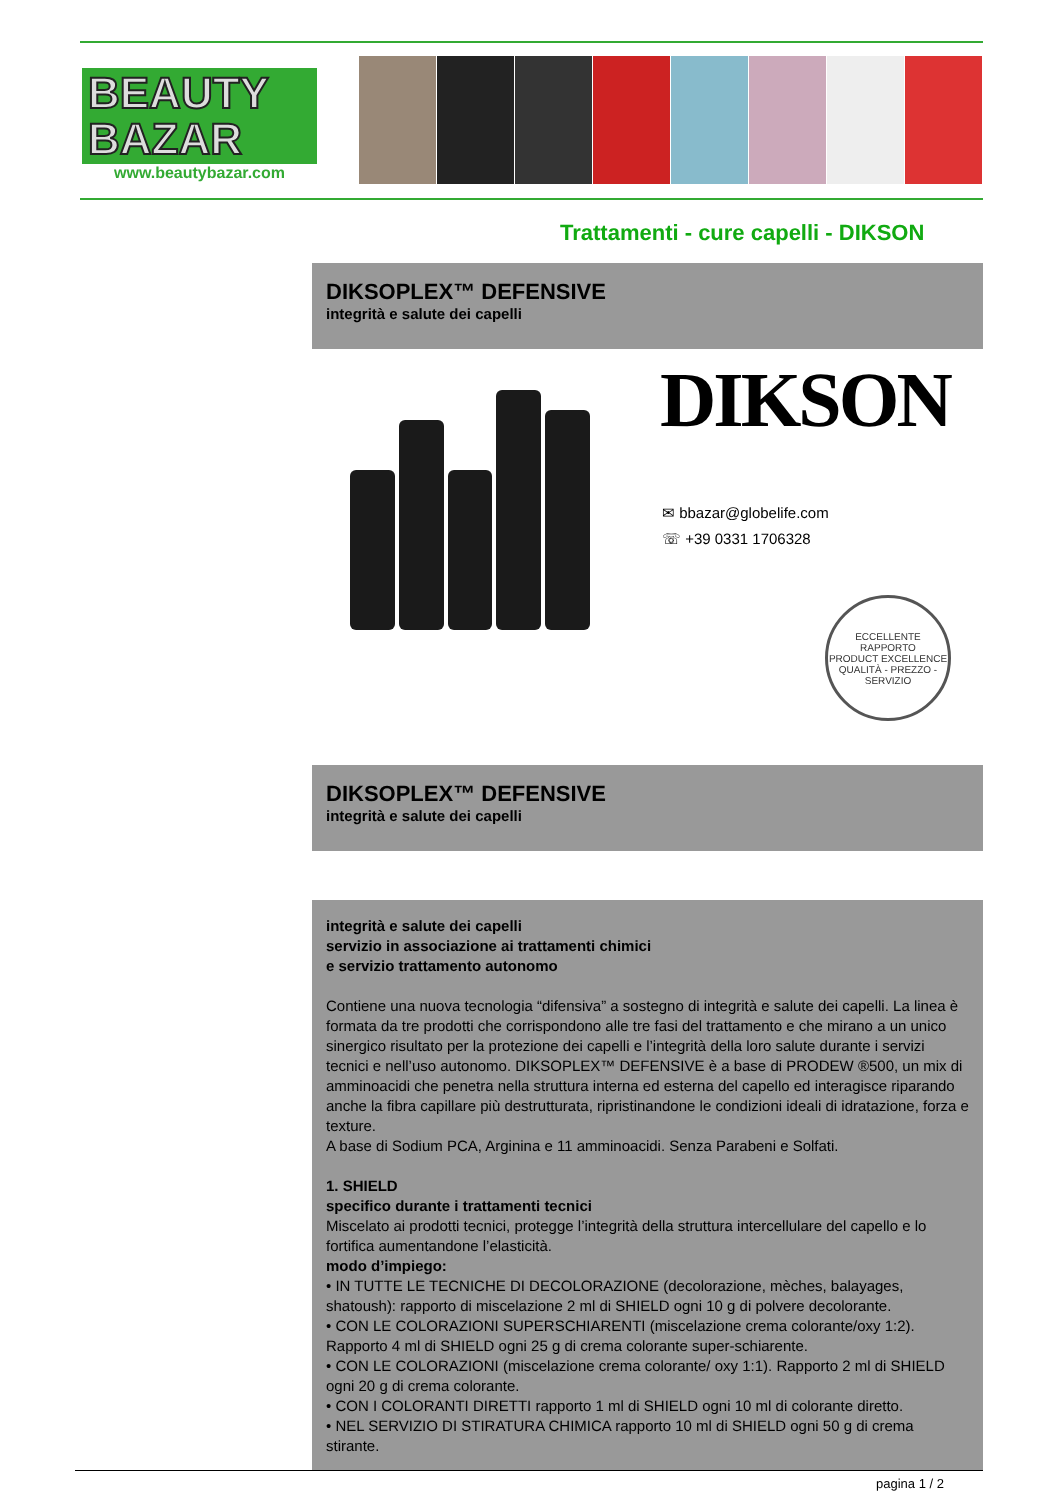BEAUTY
BAZAR
www.beautybazar.com
Trattamenti - cure capelli - DIKSON
DIKSOPLEX™ DEFENSIVE
integrità e salute dei capelli
DIKSON
✉ bbazar@globelife.com
☏ +39 0331 1706328
ECCELLENTE RAPPORTO
PRODUCT EXCELLENCE
QUALITÀ - PREZZO - SERVIZIO
DIKSOPLEX™ DEFENSIVE
integrità e salute dei capelli
integrità e salute dei capelli
servizio in associazione ai trattamenti chimici
e servizio trattamento autonomo
Contiene una nuova tecnologia “difensiva” a sostegno di integrità e salute dei capelli. La linea è formata da tre prodotti che corrispondono alle tre fasi del trattamento e che mirano a un unico sinergico risultato per la protezione dei capelli e l’integrità della loro salute durante i servizi tecnici e nell’uso autonomo. DIKSOPLEX™ DEFENSIVE è a base di PRODEW ®500, un mix di amminoacidi che penetra nella struttura interna ed esterna del capello ed interagisce riparando anche la fibra capillare più destrutturata, ripristinandone le condizioni ideali di idratazione, forza e texture.
A base di Sodium PCA, Arginina e 11 amminoacidi. Senza Parabeni e Solfati.
1. SHIELD
specifico durante i trattamenti tecnici
Miscelato ai prodotti tecnici, protegge l’integrità della struttura intercellulare del capello e lo fortifica aumentandone l’elasticità.
modo d’impiego:
• IN TUTTE LE TECNICHE DI DECOLORAZIONE (decolorazione, mèches, balayages, shatoush): rapporto di miscelazione 2 ml di SHIELD ogni 10 g di polvere decolorante.
• CON LE COLORAZIONI SUPERSCHIARENTI (miscelazione crema colorante/oxy 1:2). Rapporto 4 ml di SHIELD ogni 25 g di crema colorante super-schiarente.
• CON LE COLORAZIONI (miscelazione crema colorante/ oxy 1:1). Rapporto 2 ml di SHIELD ogni 20 g di crema colorante.
• CON I COLORANTI DIRETTI rapporto 1 ml di SHIELD ogni 10 ml di colorante diretto.
• NEL SERVIZIO DI STIRATURA CHIMICA rapporto 10 ml di SHIELD ogni 50 g di crema stirante.
pagina 1 / 2